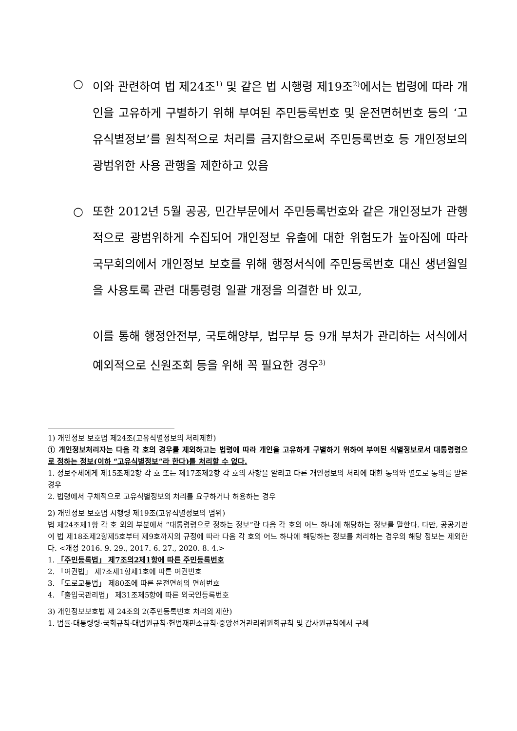○ 이와 관련하여 법 제24조<sup>1)</sup> 및 같은 법 시행령 제19조<sup>2)</sup>에서는 법령에 따라 개인을 고유하게 구별하기 위해 부여된 주민등록번호 및 운전면허번호 등의 ‘고유식별정보’를 원칙적으로 처리를 금지함으로써 주민등록번호 등 개인정보의 광범위한 사용 관행을 제한하고 있음
○ 또한 2012년 5월 공공, 민간부문에서 주민등록번호와 같은 개인정보가 관행적으로 광범위하게 수집되어 개인정보 유출에 대한 위험도가 높아짐에 따라 국무회의에서 개인정보 보호를 위해 행정서식에 주민등록번호 대신 생년월일을 사용토록 관련 대통령령 일괄 개정을 의결한 바 있고,
이를 통해 행정안전부, 국토해양부, 법무부 등 9개 부처가 관리하는 서식에서 예외적으로 신원조회 등을 위해 꼭 필요한 경우<sup>3)</sup>
1) 개인정보 보호법 제24조(고유식별정보의 처리제한)
① 개인정보처리자는 다음 각 호의 경우를 제외하고는 법령에 따라 개인을 고유하게 구별하기 위하여 부여된 식별정보로서 대통령령으로 정하는 정보(이하 “고유식별정보”라 한다)를 처리할 수 없다.
1. 정보주체에게 제15조제2항 각 호 또는 제17조제2항 각 호의 사항을 알리고 다른 개인정보의 처리에 대한 동의와 별도로 동의를 받은 경우
2. 법령에서 구체적으로 고유식별정보의 처리를 요구하거나 허용하는 경우
2) 개인정보 보호법 시행령 제19조(고유식별정보의 범위)
법 제24조제1항 각 호 외의 부분에서 “대통령령으로 정하는 정보”란 다음 각 호의 어느 하나에 해당하는 정보를 말한다. 다만, 공공기관이 법 제18조제2항제5호부터 제9호까지의 규정에 따라 다음 각 호의 어느 하나에 해당하는 정보를 처리하는 경우의 해당 정보는 제외한다. <개정 2016. 9. 29., 2017. 6. 27., 2020. 8. 4.>
1. 「주민등록법」 제7조의2제1항에 따른 주민등록번호
2. 「여권법」 제7조제1항제1호에 따른 여권번호
3. 「도로교통법」 제80조에 따른 운전면허의 면허번호
4. 「출입국관리법」 제31조제5항에 따른 외국인등록번호
3) 개인정보보호법 제 24조의 2(주민등록번호 처리의 제한)
1. 법률·대통령령·국회규칙·대법원규칙·헌법재판소규칙·중앙선거관리위원회규칙 및 감사원규칙에서 구체